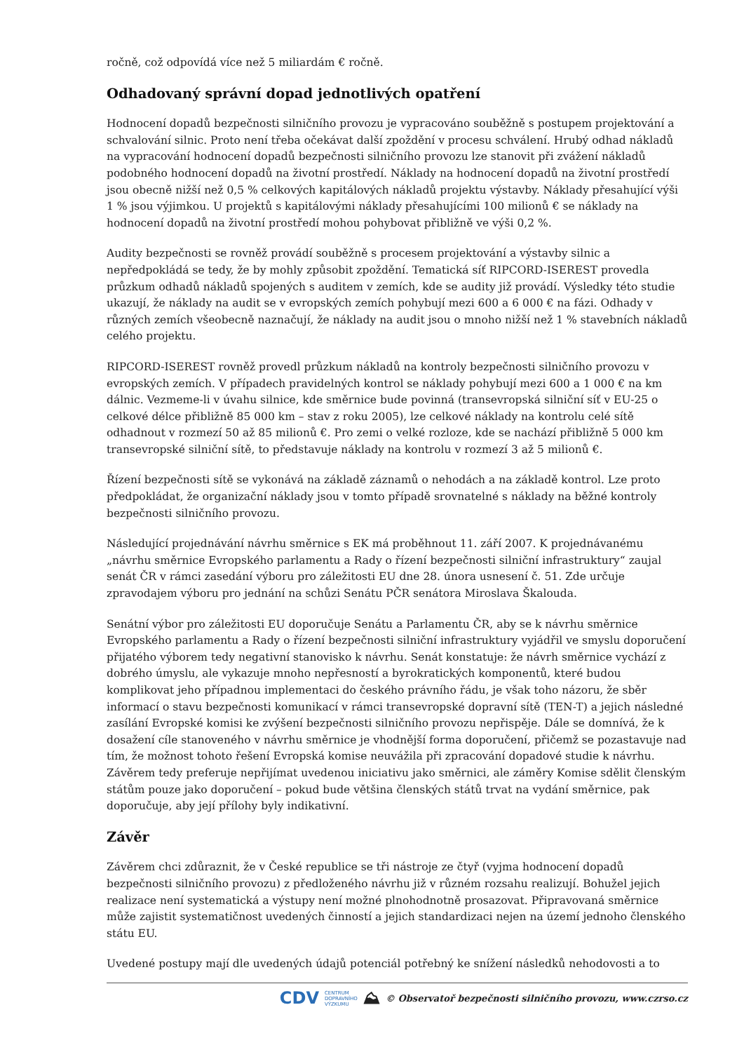ročně, což odpovídá více než 5 miliardám € ročně.
Odhadovaný správní dopad jednotlivých opatření
Hodnocení dopadů bezpečnosti silničního provozu je vypracováno souběžně s postupem projektování a schvalování silnic. Proto není třeba očekávat další zpoždění v procesu schválení. Hrubý odhad nákladů na vypracování hodnocení dopadů bezpečnosti silničního provozu lze stanovit při zvážení nákladů podobného hodnocení dopadů na životní prostředí. Náklady na hodnocení dopadů na životní prostředí jsou obecně nižší než 0,5 % celkových kapitálových nákladů projektu výstavby. Náklady přesahující výši 1 % jsou výjimkou. U projektů s kapitálovými náklady přesahujícími 100 milionů € se náklady na hodnocení dopadů na životní prostředí mohou pohybovat přibližně ve výši 0,2 %.
Audity bezpečnosti se rovněž provádí souběžně s procesem projektování a výstavby silnic a nepředpokládá se tedy, že by mohly způsobit zpoždění. Tematická síť RIPCORD-ISEREST provedla průzkum odhadů nákladů spojených s auditem v zemích, kde se audity již provádí. Výsledky této studie ukazují, že náklady na audit se v evropských zemích pohybují mezi 600 a 6 000 € na fázi. Odhady v různých zemích všeobecně naznačují, že náklady na audit jsou o mnoho nižší než 1 % stavebních nákladů celého projektu.
RIPCORD-ISEREST rovněž provedl průzkum nákladů na kontroly bezpečnosti silničního provozu v evropských zemích. V případech pravidelných kontrol se náklady pohybují mezi 600 a 1 000 € na km dálnic. Vezmeme-li v úvahu silnice, kde směrnice bude povinná (transevropská silniční síť v EU-25 o celkové délce přibližně 85 000 km – stav z roku 2005), lze celkové náklady na kontrolu celé sítě odhadnout v rozmezí 50 až 85 milionů €. Pro zemi o velké rozloze, kde se nachází přibližně 5 000 km transevropské silniční sítě, to představuje náklady na kontrolu v rozmezí 3 až 5 milionů €.
Řízení bezpečnosti sítě se vykonává na základě záznamů o nehodách a na základě kontrol. Lze proto předpokládat, že organizační náklady jsou v tomto případě srovnatelné s náklady na běžné kontroly bezpečnosti silničního provozu.
Následující projednávání návrhu směrnice s EK má proběhnout 11. září 2007. K projednávanému „návrhu směrnice Evropského parlamentu a Rady o řízení bezpečnosti silniční infrastruktury“ zaujal senát ČR v rámci zasedání výboru pro záležitosti EU dne 28. února usnesení č. 51. Zde určuje zpravodajem výboru pro jednání na schůzi Senátu PČR senátora Miroslava Škalouda.
Senátní výbor pro záležitosti EU doporučuje Senátu a Parlamentu ČR, aby se k návrhu směrnice Evropského parlamentu a Rady o řízení bezpečnosti silniční infrastruktury vyjádřil ve smyslu doporučení přijatého výborem tedy negativní stanovisko k návrhu. Senát konstatuje: že návrh směrnice vychází z dobrého úmyslu, ale vykazuje mnoho nepřesností a byrokratických komponentů, které budou komplikovat jeho případnou implementaci do českého právního řádu, je však toho názoru, že sběr informací o stavu bezpečnosti komunikací v rámci transevropské dopravní sítě (TEN-T) a jejich následné zasílání Evropské komisi ke zvýšení bezpečnosti silničního provozu nepřispěje. Dále se domnívá, že k dosažení cíle stanoveného v návrhu směrnice je vhodnější forma doporučení, přičemž se pozastavuje nad tím, že možnost tohoto řešení Evropská komise neuvážila při zpracování dopadové studie k návrhu. Závěrem tedy preferuje nepřijímat uvedenou iniciativu jako směrnici, ale záměry Komise sdělit členským státům pouze jako doporučení – pokud bude většina členských států trvat na vydání směrnice, pak doporučuje, aby její přílohy byly indikativní.
Závěr
Závěrem chci zdůraznit, že v České republice se tři nástroje ze čtyř (vyjma hodnocení dopadů bezpečnosti silničního provozu) z předloženého návrhu již v různém rozsahu realizují. Bohužel jejich realizace není systematická a výstupy není možné plnohodnotně prosazovat. Připravovaná směrnice může zajistit systematičnost uvedených činností a jejich standardizaci nejen na území jednoho členského státu EU.
Uvedené postupy mají dle uvedených údajů potenciál potřebný ke snížení následků nehodovosti a to
CDV CENTRUM
DOPRAVNÍHO
VÝZKUMU ⛰ © Observatoř bezpečnosti silničního provozu, www.czrso.cz